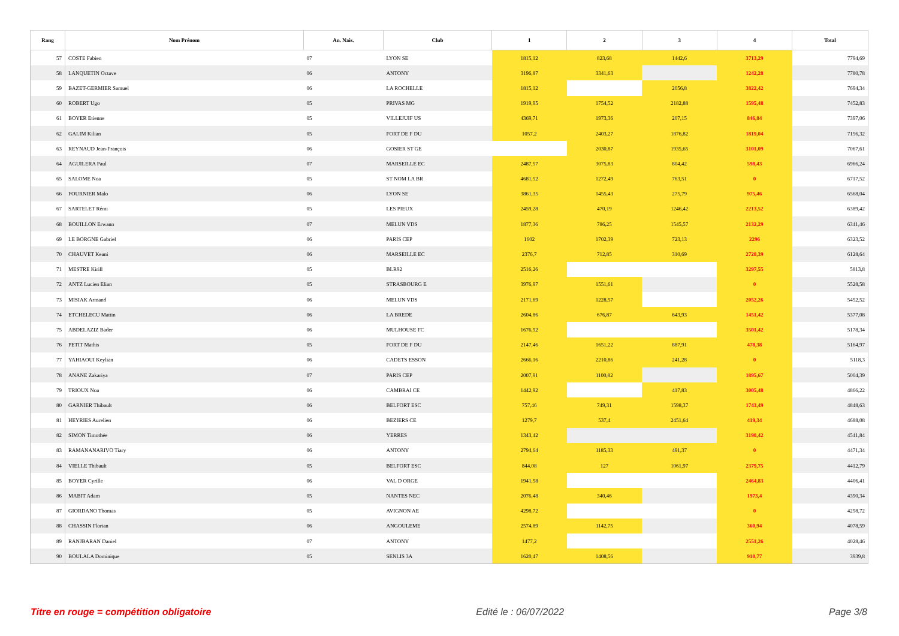| Rang | Nom Prénom | An. Nais. | Club | 1 | 2 | 3 | 4 | Total |
| --- | --- | --- | --- | --- | --- | --- | --- | --- |
| 57 | COSTE Fabien | 07 | LYON SE | 1815,12 | 823,68 | 1442,6 | 3713,29 | 7794,69 |
| 58 | LANQUETIN Octave | 06 | ANTONY | 3196,87 | 3341,63 | | 1242,28 | 7780,78 |
| 59 | BAZET-GERMIER Samuel | 06 | LA ROCHELLE | 1815,12 | | 2056,8 | 3822,42 | 7694,34 |
| 60 | ROBERT Ugo | 05 | PRIVAS MG | 1919,95 | 1754,52 | 2182,88 | 1595,48 | 7452,83 |
| 61 | BOYER Etienne | 05 | VILLEJUIF US | 4369,71 | 1973,36 | 207,15 | 846,84 | 7397,06 |
| 62 | GALIM Kilian | 05 | FORT DE F DU | 1057,2 | 2403,27 | 1876,82 | 1819,04 | 7156,32 |
| 63 | REYNAUD Jean-François | 06 | GOSIER ST GE | | 2030,87 | 1935,65 | 3101,09 | 7067,61 |
| 64 | AGUILERA Paul | 07 | MARSEILLE EC | 2487,57 | 3075,83 | 804,42 | 598,43 | 6966,24 |
| 65 | SALOME Noa | 05 | ST NOM LA BR | 4681,52 | 1272,49 | 763,51 | 0 | 6717,52 |
| 66 | FOURNIER Malo | 06 | LYON SE | 3861,35 | 1455,43 | 275,79 | 975,46 | 6568,04 |
| 67 | SARTELET Rémi | 05 | LES PIEUX | 2459,28 | 470,19 | 1246,42 | 2213,52 | 6389,42 |
| 68 | BOUILLON Erwann | 07 | MELUN VDS | 1877,36 | 786,25 | 1545,57 | 2132,29 | 6341,46 |
| 69 | LE BORGNE Gabriel | 06 | PARIS CEP | 1602 | 1702,39 | 723,13 | 2296 | 6323,52 |
| 70 | CHAUVET Keani | 06 | MARSEILLE EC | 2376,7 | 712,85 | 310,69 | 2728,39 | 6128,64 |
| 71 | MESTRE Kirill | 05 | BLR92 | 2516,26 | | | 3297,55 | 5813,8 |
| 72 | ANTZ Lucien Elian | 05 | STRASBOURG E | 3976,97 | 1551,61 | | 0 | 5528,58 |
| 73 | MISIAK Armand | 06 | MELUN VDS | 2171,69 | 1228,57 | | 2052,26 | 5452,52 |
| 74 | ETCHELECU Mattin | 06 | LA BREDE | 2604,86 | 676,87 | 643,93 | 1451,42 | 5377,08 |
| 75 | ABDELAZIZ Bader | 06 | MULHOUSE FC | 1676,92 | | | 3501,42 | 5178,34 |
| 76 | PETIT Mathis | 05 | FORT DE F DU | 2147,46 | 1651,22 | 887,91 | 478,38 | 5164,97 |
| 77 | YAHIAOUI Keylian | 06 | CADETS ESSON | 2666,16 | 2210,86 | 241,28 | 0 | 5118,3 |
| 78 | ANANE Zakariya | 07 | PARIS CEP | 2007,91 | 1100,82 | | 1895,67 | 5004,39 |
| 79 | TRIOUX Noa | 06 | CAMBRAI CE | 1442,92 | | 417,83 | 3005,48 | 4866,22 |
| 80 | GARNIER Thibault | 06 | BELFORT ESC | 757,46 | 749,31 | 1598,37 | 1743,49 | 4848,63 |
| 81 | HEYRIES Aurelien | 06 | BEZIERS CE | 1279,7 | 537,4 | 2451,64 | 419,34 | 4688,08 |
| 82 | SIMON Timothée | 06 | YERRES | 1343,42 | | | 3198,42 | 4541,84 |
| 83 | RAMANANARIVO Tiary | 06 | ANTONY | 2794,64 | 1185,33 | 491,37 | 0 | 4471,34 |
| 84 | VIELLE Thibault | 05 | BELFORT ESC | 844,08 | 127 | 1061,97 | 2379,75 | 4412,79 |
| 85 | BOYER Cyrille | 06 | VAL D ORGE | 1941,58 | | | 2464,83 | 4406,41 |
| 86 | MABIT Adam | 05 | NANTES NEC | 2076,48 | 340,46 | | 1973,4 | 4390,34 |
| 87 | GIORDANO Thomas | 05 | AVIGNON AE | 4298,72 | | | 0 | 4298,72 |
| 88 | CHASSIN Florian | 06 | ANGOULEME | 2574,89 | 1142,75 | | 360,94 | 4078,59 |
| 89 | RANJBARAN Daniel | 07 | ANTONY | 1477,2 | | | 2551,26 | 4028,46 |
| 90 | BOULALA Dominique | 05 | SENLIS 3A | 1620,47 | 1408,56 | | 910,77 | 3939,8 |
Titre en rouge = compétition obligatoire Edité le : 06/07/2022 Page 3/8